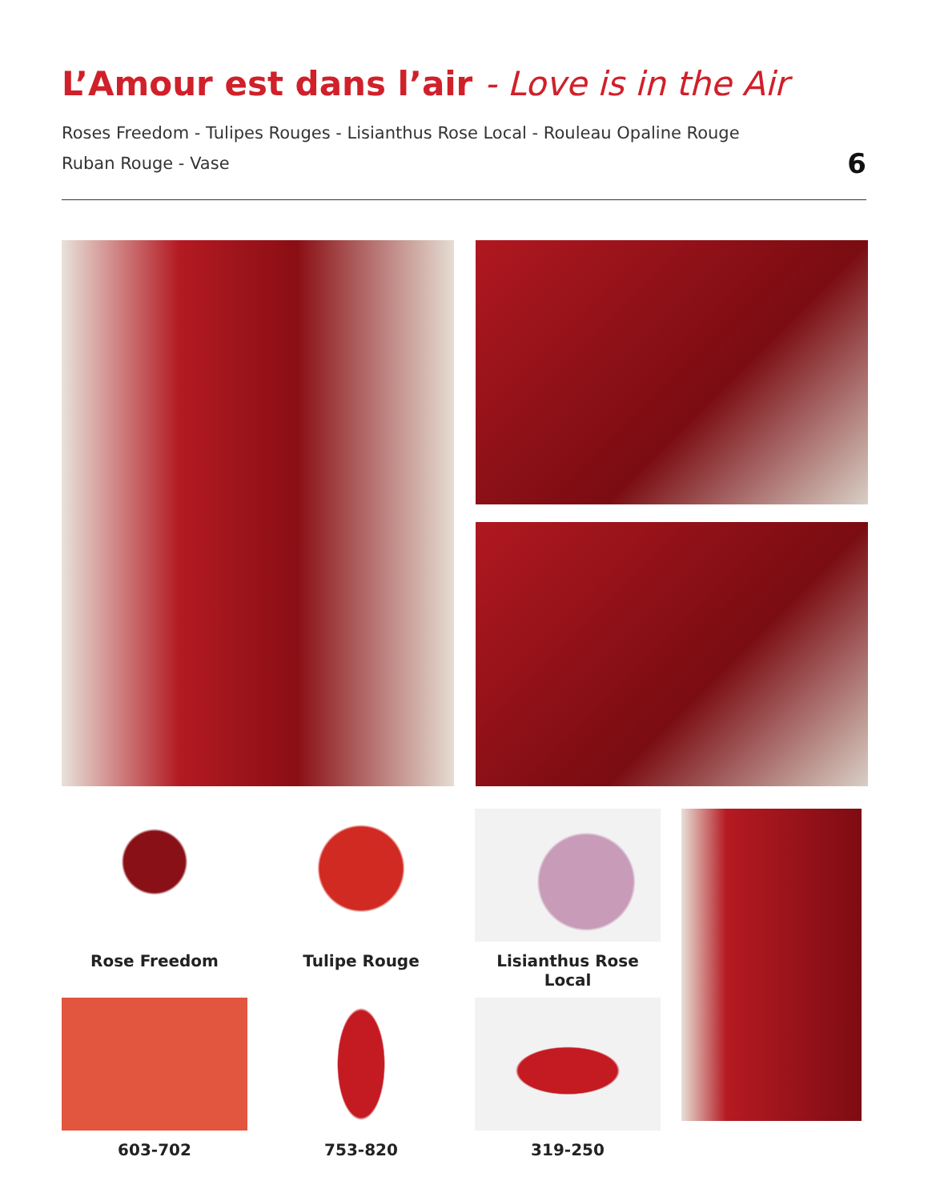L’Amour est dans l’air - Love is in the Air
Roses Freedom - Tulipes Rouges - Lisianthus Rose Local - Rouleau Opaline Rouge
Ruban Rouge - Vase
6
Rose Freedom
Tulipe Rouge
Lisianthus Rose Local
603-702
753-820
319-250